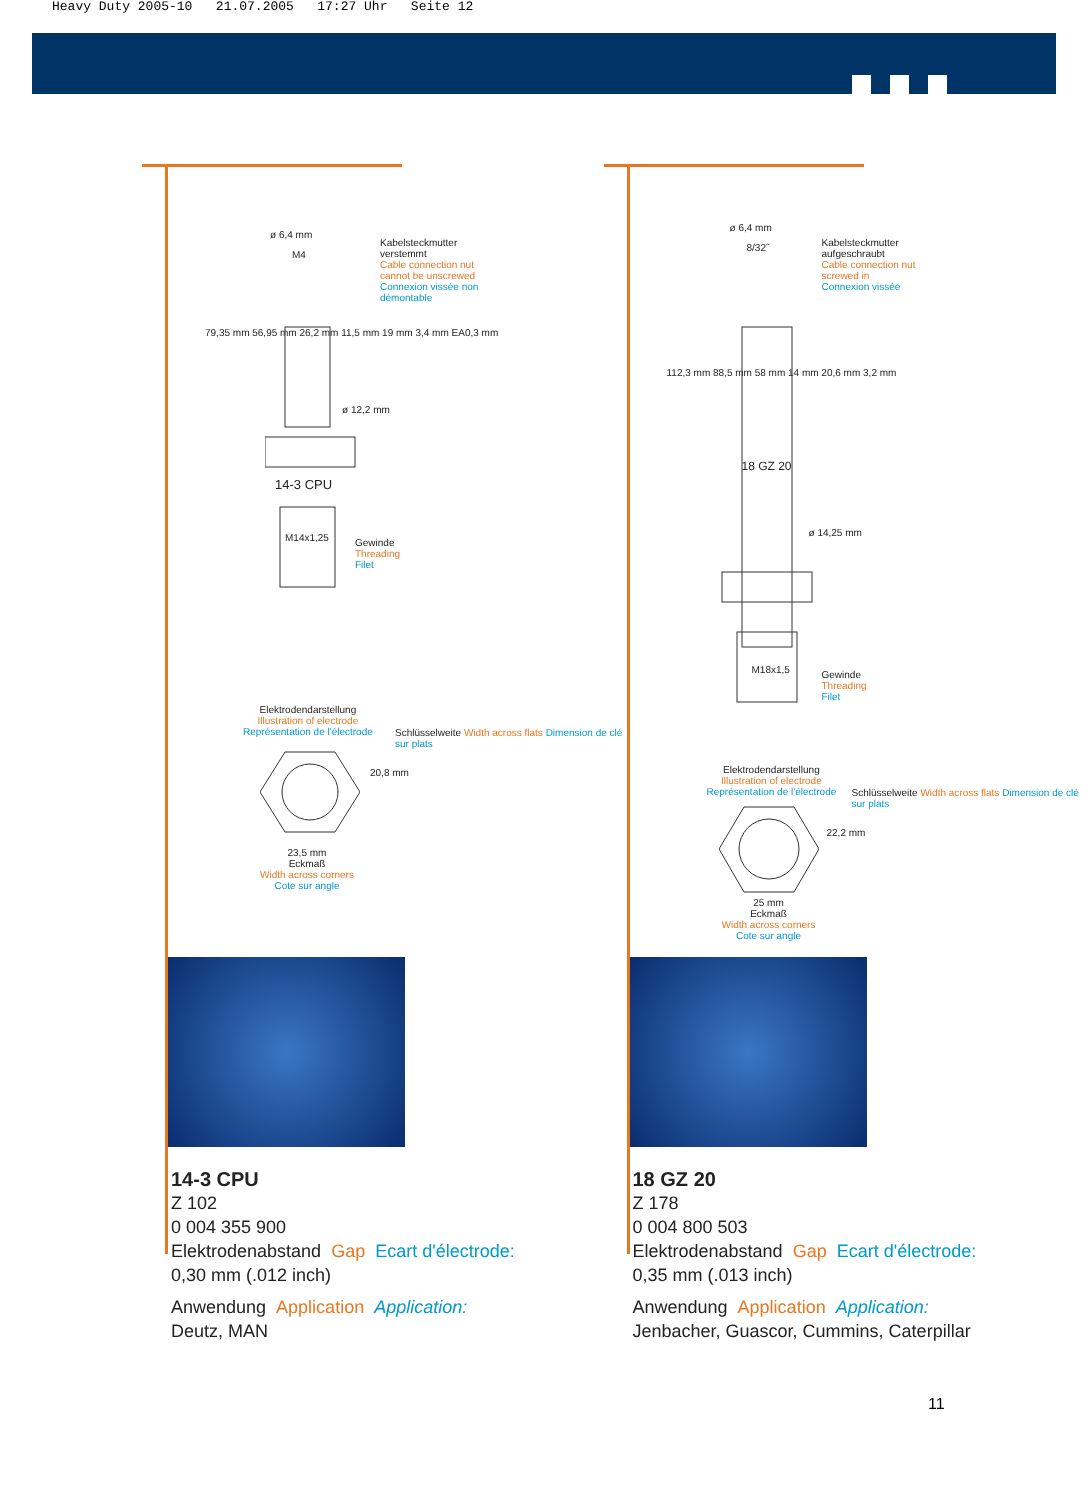Heavy Duty 2005-10 21.07.2005 17:27 Uhr Seite 12
Kabelsteckmutter
verstemmt
Cable connection nut
cannot be unscrewed
Connexion vissée non
démontable
ø 6,4 mm
M4
ø 12,2 mm
14-3 CPU
M14x1,25
Gewinde
Threading
Filet
79,35 mm 56,95 mm 26,2 mm 11,5 mm 19 mm 3,4 mm EA0,3 mm
Elektrodendarstellung
Illustration of electrode
Représentation de l'électrode
20,8 mm
Schlüsselweite Width across flats Dimension de clé sur plats
23,5 mm
Eckmaß
Width across corners
Cote sur angle
14-3 CPU
Z 102
0 004 355 900
Elektrodenabstand Gap Ecart d'électrode:
0,30 mm (.012 inch)
Anwendung Application Application:
Deutz, MAN
Kabelsteckmutter
aufgeschraubt
Cable connection nut
screwed in
Connexion vissée
ø 6,4 mm
8/32˝
18 GZ 20
ø 14,25 mm
M18x1,5
Gewinde
Threading
Filet
112,3 mm 88,5 mm 58 mm 14 mm 20,6 mm 3,2 mm
Elektrodendarstellung
Illustration of electrode
Représentation de l'électrode
22,2 mm
Schlüsselweite Width across flats Dimension de clé sur plats
25 mm
Eckmaß
Width across corners
Cote sur angle
18 GZ 20
Z 178
0 004 800 503
Elektrodenabstand Gap Ecart d'électrode:
0,35 mm (.013 inch)
Anwendung Application Application:
Jenbacher, Guascor, Cummins, Caterpillar
11